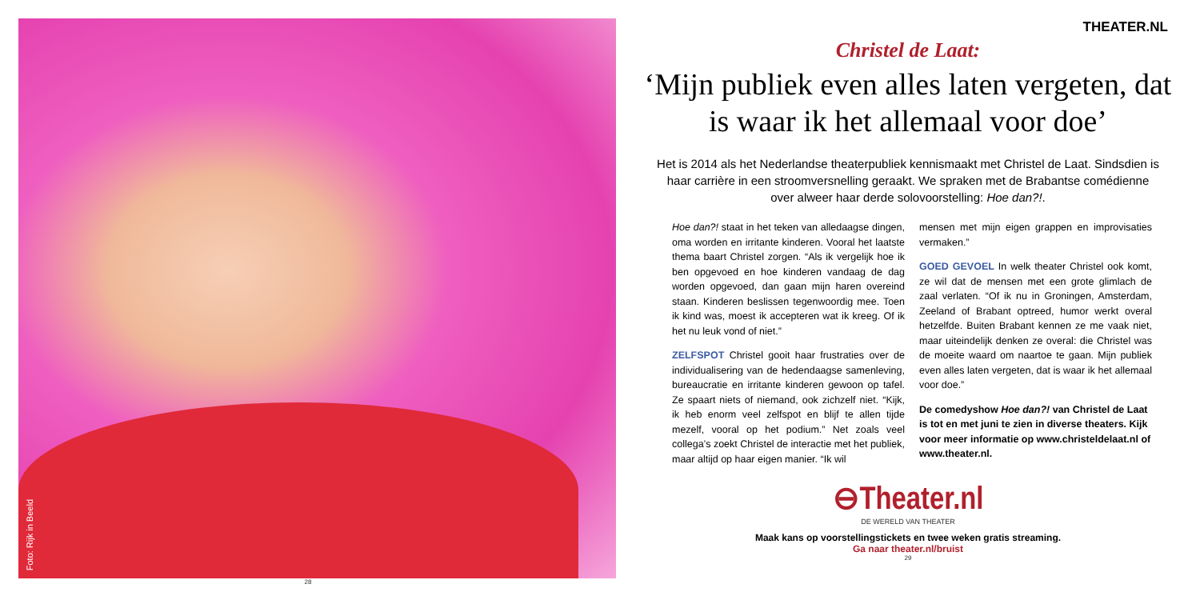Foto: Rijk in Beeld
28
THEATER.NL
Christel de Laat:
‘Mijn publiek even alles laten vergeten, dat is waar ik het allemaal voor doe’
Het is 2014 als het Nederlandse theaterpubliek kennismaakt met Christel de Laat. Sindsdien is haar carrière in een stroomversnelling geraakt. We spraken met de Brabantse comédienne over alweer haar derde solovoorstelling: Hoe dan?!.
Hoe dan?! staat in het teken van alledaagse dingen, oma worden en irritante kinderen. Vooral het laatste thema baart Christel zorgen. “Als ik vergelijk hoe ik ben opgevoed en hoe kinderen vandaag de dag worden opgevoed, dan gaan mijn haren overeind staan. Kinderen beslissen tegenwoordig mee. Toen ik kind was, moest ik accepteren wat ik kreeg. Of ik het nu leuk vond of niet.”
ZELFSPOT Christel gooit haar frustraties over de individualisering van de hedendaagse samenleving, bureaucratie en irritante kinderen gewoon op tafel. Ze spaart niets of niemand, ook zichzelf niet. “Kijk, ik heb enorm veel zelfspot en blijf te allen tijde mezelf, vooral op het podium.” Net zoals veel collega’s zoekt Christel de interactie met het publiek, maar altijd op haar eigen manier. “Ik wil
mensen met mijn eigen grappen en improvisaties vermaken.”
GOED GEVOEL In welk theater Christel ook komt, ze wil dat de mensen met een grote glimlach de zaal verlaten. “Of ik nu in Groningen, Amsterdam, Zeeland of Brabant optreed, humor werkt overal hetzelfde. Buiten Brabant kennen ze me vaak niet, maar uiteindelijk denken ze overal: die Christel was de moeite waard om naartoe te gaan. Mijn publiek even alles laten vergeten, dat is waar ik het allemaal voor doe.”
De comedyshow Hoe dan?! van Christel de Laat is tot en met juni te zien in diverse theaters. Kijk voor meer informatie op www.christeldelaat.nl of www.theater.nl.
⊖Theater.nl
DE WERELD VAN THEATER
Maak kans op voorstellingstickets en twee weken gratis streaming.
Ga naar theater.nl/bruist
29